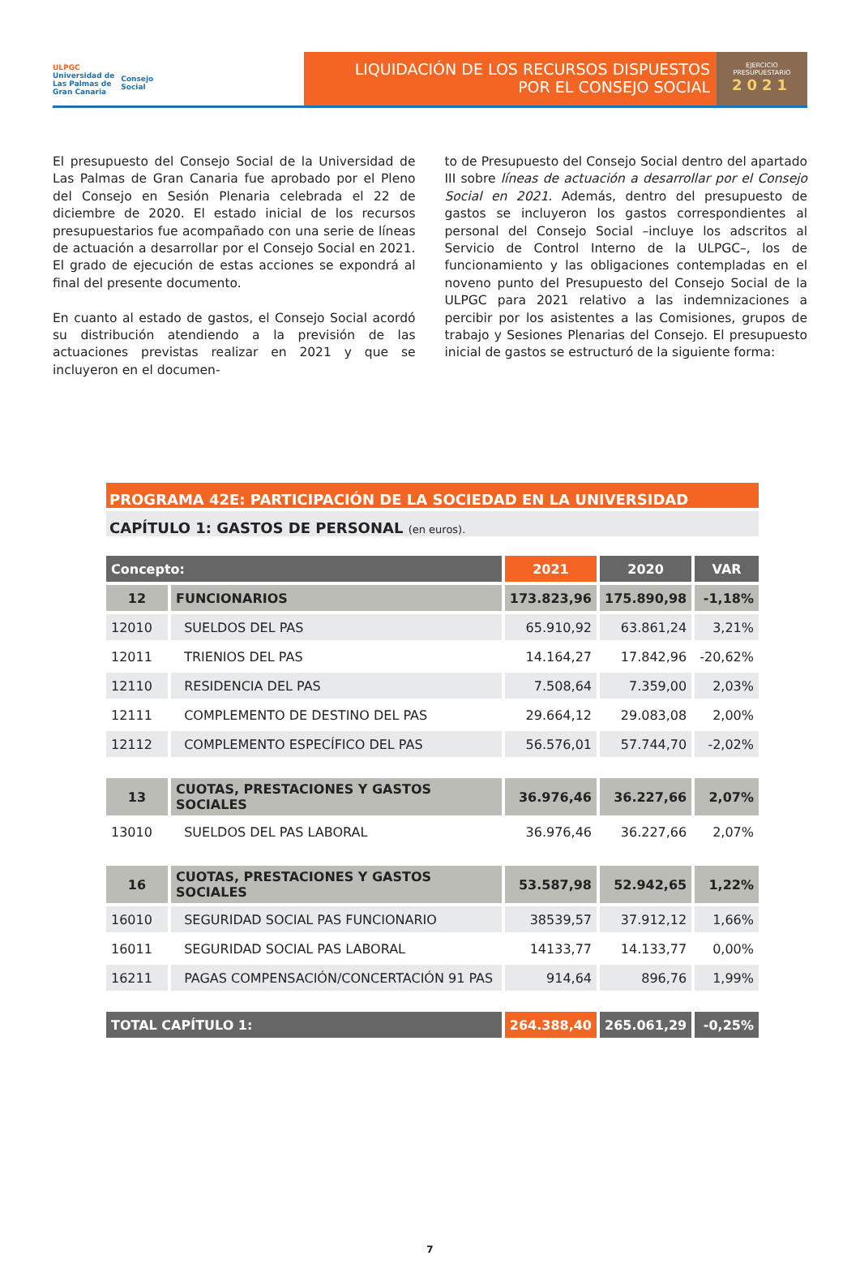ULPGC
Universidad de
Las Palmas de
Gran Canaria
Consejo
Social
LIQUIDACIÓN DE LOS RECURSOS DISPUESTOS
POR EL CONSEJO SOCIAL
EJERCICIO
PRESUPUESTARIO
2021
El presupuesto del Consejo Social de la Universidad de Las Palmas de Gran Canaria fue aprobado por el Pleno del Consejo en Sesión Plenaria celebrada el 22 de diciembre de 2020. El estado inicial de los recursos presupuestarios fue acompañado con una serie de líneas de actuación a desarrollar por el Consejo Social en 2021. El grado de ejecución de estas acciones se expondrá al final del presente documento.
En cuanto al estado de gastos, el Consejo Social acordó su distribución atendiendo a la previsión de las actuaciones previstas realizar en 2021 y que se incluyeron en el documen-
to de Presupuesto del Consejo Social dentro del apartado III sobre líneas de actuación a desarrollar por el Consejo Social en 2021. Además, dentro del presupuesto de gastos se incluyeron los gastos correspondientes al personal del Consejo Social –incluye los adscritos al Servicio de Control Interno de la ULPGC–, los de funcionamiento y las obligaciones contempladas en el noveno punto del Presupuesto del Consejo Social de la ULPGC para 2021 relativo a las indemnizaciones a percibir por los asistentes a las Comisiones, grupos de trabajo y Sesiones Plenarias del Consejo. El presupuesto inicial de gastos se estructuró de la siguiente forma:
PROGRAMA 42E: PARTICIPACIÓN DE LA SOCIEDAD EN LA UNIVERSIDAD
CAPÍTULO 1: GASTOS DE PERSONAL (en euros).
| Concepto: | | 2021 | 2020 | VAR |
| --- | --- | --- | --- | --- |
| 12 | FUNCIONARIOS | 173.823,96 | 175.890,98 | -1,18% |
| 12010 | SUELDOS DEL PAS | 65.910,92 | 63.861,24 | 3,21% |
| 12011 | TRIENIOS DEL PAS | 14.164,27 | 17.842,96 | -20,62% |
| 12110 | RESIDENCIA DEL PAS | 7.508,64 | 7.359,00 | 2,03% |
| 12111 | COMPLEMENTO DE DESTINO DEL PAS | 29.664,12 | 29.083,08 | 2,00% |
| 12112 | COMPLEMENTO ESPECÍFICO DEL PAS | 56.576,01 | 57.744,70 | -2,02% |
| 13 | CUOTAS, PRESTACIONES Y GASTOS SOCIALES | 36.976,46 | 36.227,66 | 2,07% |
| 13010 | SUELDOS DEL PAS LABORAL | 36.976,46 | 36.227,66 | 2,07% |
| 16 | CUOTAS, PRESTACIONES Y GASTOS SOCIALES | 53.587,98 | 52.942,65 | 1,22% |
| 16010 | SEGURIDAD SOCIAL PAS FUNCIONARIO | 38539,57 | 37.912,12 | 1,66% |
| 16011 | SEGURIDAD SOCIAL PAS LABORAL | 14133,77 | 14.133,77 | 0,00% |
| 16211 | PAGAS COMPENSACIÓN/CONCERTACIÓN 91 PAS | 914,64 | 896,76 | 1,99% |
| TOTAL CAPÍTULO 1: | | 264.388,40 | 265.061,29 | -0,25% |
7